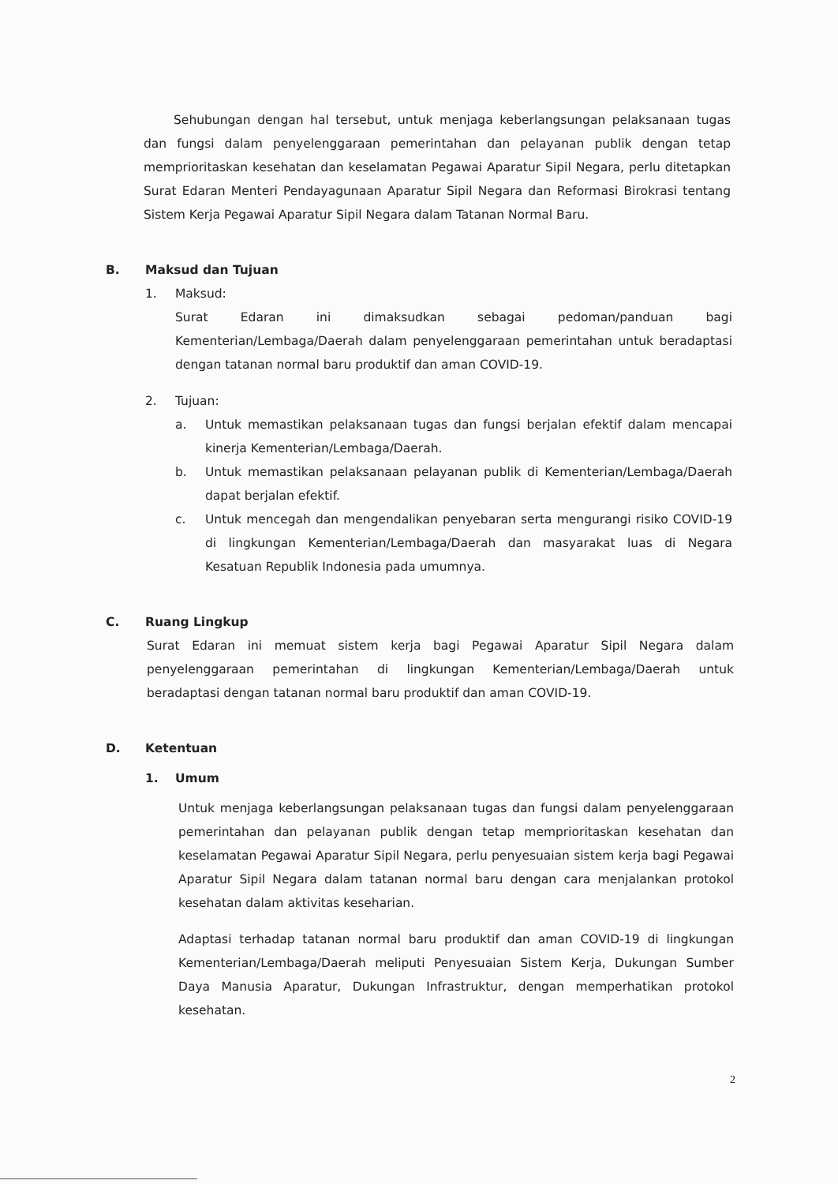Sehubungan dengan hal tersebut, untuk menjaga keberlangsungan pelaksanaan tugas dan fungsi dalam penyelenggaraan pemerintahan dan pelayanan publik dengan tetap memprioritaskan kesehatan dan keselamatan Pegawai Aparatur Sipil Negara, perlu ditetapkan Surat Edaran Menteri Pendayagunaan Aparatur Sipil Negara dan Reformasi Birokrasi tentang Sistem Kerja Pegawai Aparatur Sipil Negara dalam Tatanan Normal Baru.
B. Maksud dan Tujuan
1. Maksud:
Surat Edaran ini dimaksudkan sebagai pedoman/panduan bagi Kementerian/Lembaga/Daerah dalam penyelenggaraan pemerintahan untuk beradaptasi dengan tatanan normal baru produktif dan aman COVID-19.
2. Tujuan:
a. Untuk memastikan pelaksanaan tugas dan fungsi berjalan efektif dalam mencapai kinerja Kementerian/Lembaga/Daerah.
b. Untuk memastikan pelaksanaan pelayanan publik di Kementerian/Lembaga/Daerah dapat berjalan efektif.
c. Untuk mencegah dan mengendalikan penyebaran serta mengurangi risiko COVID-19 di lingkungan Kementerian/Lembaga/Daerah dan masyarakat luas di Negara Kesatuan Republik Indonesia pada umumnya.
C. Ruang Lingkup
Surat Edaran ini memuat sistem kerja bagi Pegawai Aparatur Sipil Negara dalam penyelenggaraan pemerintahan di lingkungan Kementerian/Lembaga/Daerah untuk beradaptasi dengan tatanan normal baru produktif dan aman COVID-19.
D. Ketentuan
1. Umum
Untuk menjaga keberlangsungan pelaksanaan tugas dan fungsi dalam penyelenggaraan pemerintahan dan pelayanan publik dengan tetap memprioritaskan kesehatan dan keselamatan Pegawai Aparatur Sipil Negara, perlu penyesuaian sistem kerja bagi Pegawai Aparatur Sipil Negara dalam tatanan normal baru dengan cara menjalankan protokol kesehatan dalam aktivitas keseharian.
Adaptasi terhadap tatanan normal baru produktif dan aman COVID-19 di lingkungan Kementerian/Lembaga/Daerah meliputi Penyesuaian Sistem Kerja, Dukungan Sumber Daya Manusia Aparatur, Dukungan Infrastruktur, dengan memperhatikan protokol kesehatan.
2